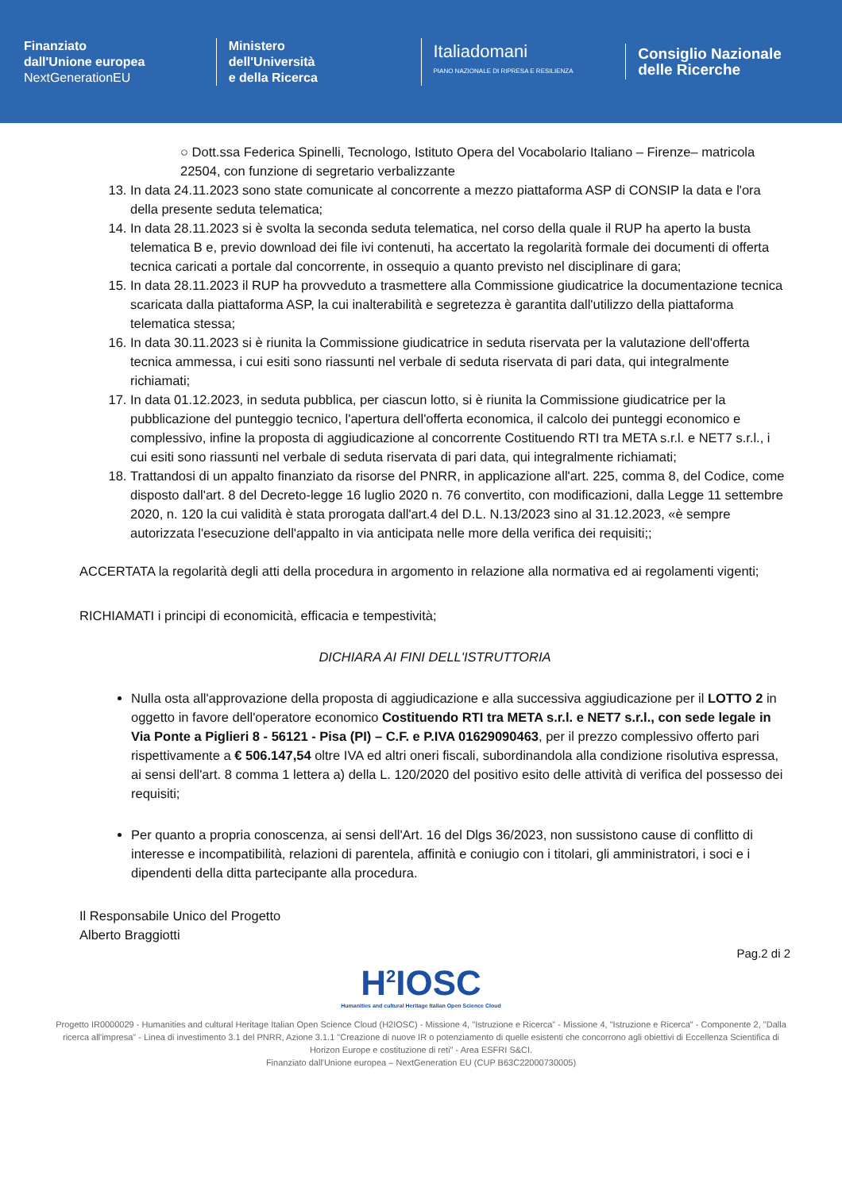Finanziato
dall'Unione europea
NextGenerationEU
Ministero
dell'Università
e della Ricerca
Italiadomani
PIANO NAZIONALE DI RIPRESA E RESILIENZA
Consiglio Nazionale
delle Ricerche
○ Dott.ssa Federica Spinelli, Tecnologo, Istituto Opera del Vocabolario Italiano – Firenze– matricola 22504, con funzione di segretario verbalizzante
13. In data 24.11.2023 sono state comunicate al concorrente a mezzo piattaforma ASP di CONSIP la data e l'ora della presente seduta telematica;
14. In data 28.11.2023 si è svolta la seconda seduta telematica, nel corso della quale il RUP ha aperto la busta telematica B e, previo download dei file ivi contenuti, ha accertato la regolarità formale dei documenti di offerta tecnica caricati a portale dal concorrente, in ossequio a quanto previsto nel disciplinare di gara;
15. In data 28.11.2023 il RUP ha provveduto a trasmettere alla Commissione giudicatrice la documentazione tecnica scaricata dalla piattaforma ASP, la cui inalterabilità e segretezza è garantita dall'utilizzo della piattaforma telematica stessa;
16. In data 30.11.2023 si è riunita la Commissione giudicatrice in seduta riservata per la valutazione dell'offerta tecnica ammessa, i cui esiti sono riassunti nel verbale di seduta riservata di pari data, qui integralmente richiamati;
17. In data 01.12.2023, in seduta pubblica, per ciascun lotto, si è riunita la Commissione giudicatrice per la pubblicazione del punteggio tecnico, l'apertura dell'offerta economica, il calcolo dei punteggi economico e complessivo, infine la proposta di aggiudicazione al concorrente Costituendo RTI tra META s.r.l. e NET7 s.r.l., i cui esiti sono riassunti nel verbale di seduta riservata di pari data, qui integralmente richiamati;
18. Trattandosi di un appalto finanziato da risorse del PNRR, in applicazione all'art. 225, comma 8, del Codice, come disposto dall'art. 8 del Decreto-legge 16 luglio 2020 n. 76 convertito, con modificazioni, dalla Legge 11 settembre 2020, n. 120 la cui validità è stata prorogata dall'art.4 del D.L. N.13/2023 sino al 31.12.2023, «è sempre autorizzata l'esecuzione dell'appalto in via anticipata nelle more della verifica dei requisiti;;
ACCERTATA la regolarità degli atti della procedura in argomento in relazione alla normativa ed ai regolamenti vigenti;
RICHIAMATI i principi di economicità, efficacia e tempestività;
DICHIARA AI FINI DELL'ISTRUTTORIA
Nulla osta all'approvazione della proposta di aggiudicazione e alla successiva aggiudicazione per il LOTTO 2 in oggetto in favore dell'operatore economico Costituendo RTI tra META s.r.l. e NET7 s.r.l., con sede legale in Via Ponte a Piglieri 8 - 56121 - Pisa (PI) – C.F. e P.IVA 01629090463, per il prezzo complessivo offerto pari rispettivamente a € 506.147,54 oltre IVA ed altri oneri fiscali, subordinandola alla condizione risolutiva espressa, ai sensi dell'art. 8 comma 1 lettera a) della L. 120/2020 del positivo esito delle attività di verifica del possesso dei requisiti;
Per quanto a propria conoscenza, ai sensi dell'Art. 16 del Dlgs 36/2023, non sussistono cause di conflitto di interesse e incompatibilità, relazioni di parentela, affinità e coniugio con i titolari, gli amministratori, i soci e i dipendenti della ditta partecipante alla procedura.
Il Responsabile Unico del Progetto
Alberto Braggiotti
Pag.2 di 2
H<sup>2</sup>IOSC
Humanities and cultural Heritage Italian Open Science Cloud
Progetto IR0000029 - Humanities and cultural Heritage Italian Open Science Cloud (H2IOSC) - Missione 4, "Istruzione e Ricerca" - Missione 4, "Istruzione e Ricerca" - Componente 2, "Dalla ricerca all'impresa" - Linea di investimento 3.1 del PNRR, Azione 3.1.1 "Creazione di nuove IR o potenziamento di quelle esistenti che concorrono agli obiettivi di Eccellenza Scientifica di Horizon Europe e costituzione di reti" - Area ESFRI S&CI.
Finanziato dall'Unione europea – NextGeneration EU (CUP B63C22000730005)